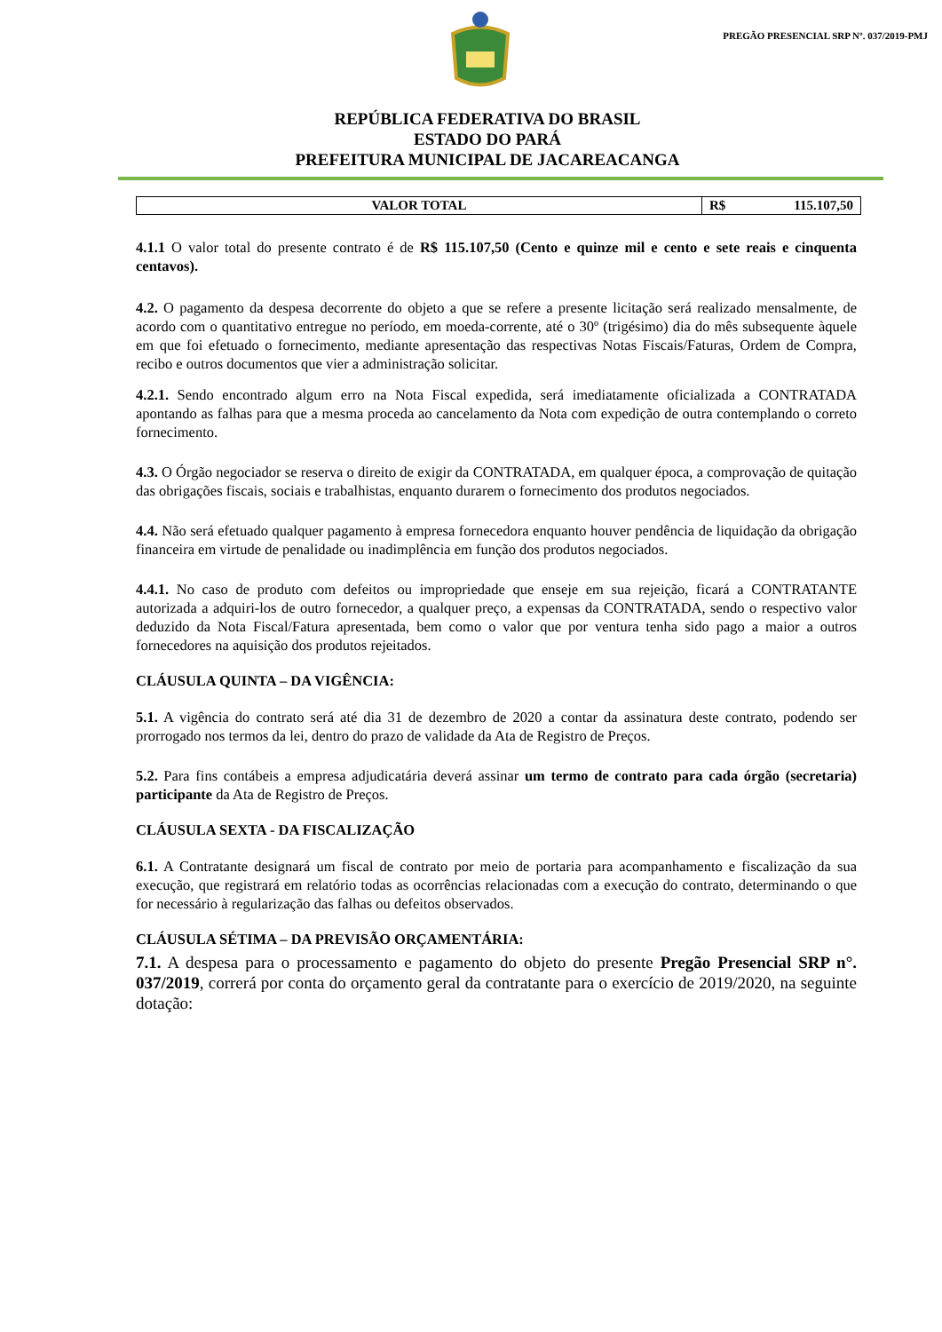PREGÃO PRESENCIAL SRP Nº. 037/2019-PMJ
REPÚBLICA FEDERATIVA DO BRASIL
ESTADO DO PARÁ
PREFEITURA MUNICIPAL DE JACAREACANGA
| VALOR TOTAL | R$ 115.107,50 |
4.1.1 O valor total do presente contrato é de R$ 115.107,50 (Cento e quinze mil e cento e sete reais e cinquenta centavos).
4.2. O pagamento da despesa decorrente do objeto a que se refere a presente licitação será realizado mensalmente, de acordo com o quantitativo entregue no período, em moeda-corrente, até o 30º (trigésimo) dia do mês subsequente àquele em que foi efetuado o fornecimento, mediante apresentação das respectivas Notas Fiscais/Faturas, Ordem de Compra, recibo e outros documentos que vier a administração solicitar.
4.2.1. Sendo encontrado algum erro na Nota Fiscal expedida, será imediatamente oficializada a CONTRATADA apontando as falhas para que a mesma proceda ao cancelamento da Nota com expedição de outra contemplando o correto fornecimento.
4.3. O Órgão negociador se reserva o direito de exigir da CONTRATADA, em qualquer época, a comprovação de quitação das obrigações fiscais, sociais e trabalhistas, enquanto durarem o fornecimento dos produtos negociados.
4.4. Não será efetuado qualquer pagamento à empresa fornecedora enquanto houver pendência de liquidação da obrigação financeira em virtude de penalidade ou inadimplência em função dos produtos negociados.
4.4.1. No caso de produto com defeitos ou impropriedade que enseje em sua rejeição, ficará a CONTRATANTE autorizada a adquiri-los de outro fornecedor, a qualquer preço, a expensas da CONTRATADA, sendo o respectivo valor deduzido da Nota Fiscal/Fatura apresentada, bem como o valor que por ventura tenha sido pago a maior a outros fornecedores na aquisição dos produtos rejeitados.
CLÁUSULA QUINTA – DA VIGÊNCIA:
5.1. A vigência do contrato será até dia 31 de dezembro de 2020 a contar da assinatura deste contrato, podendo ser prorrogado nos termos da lei, dentro do prazo de validade da Ata de Registro de Preços.
5.2. Para fins contábeis a empresa adjudicatária deverá assinar um termo de contrato para cada órgão (secretaria) participante da Ata de Registro de Preços.
CLÁUSULA SEXTA - DA FISCALIZAÇÃO
6.1. A Contratante designará um fiscal de contrato por meio de portaria para acompanhamento e fiscalização da sua execução, que registrará em relatório todas as ocorrências relacionadas com a execução do contrato, determinando o que for necessário à regularização das falhas ou defeitos observados.
CLÁUSULA SÉTIMA – DA PREVISÃO ORÇAMENTÁRIA:
7.1. A despesa para o processamento e pagamento do objeto do presente Pregão Presencial SRP n°. 037/2019, correrá por conta do orçamento geral da contratante para o exercício de 2019/2020, na seguinte dotação: